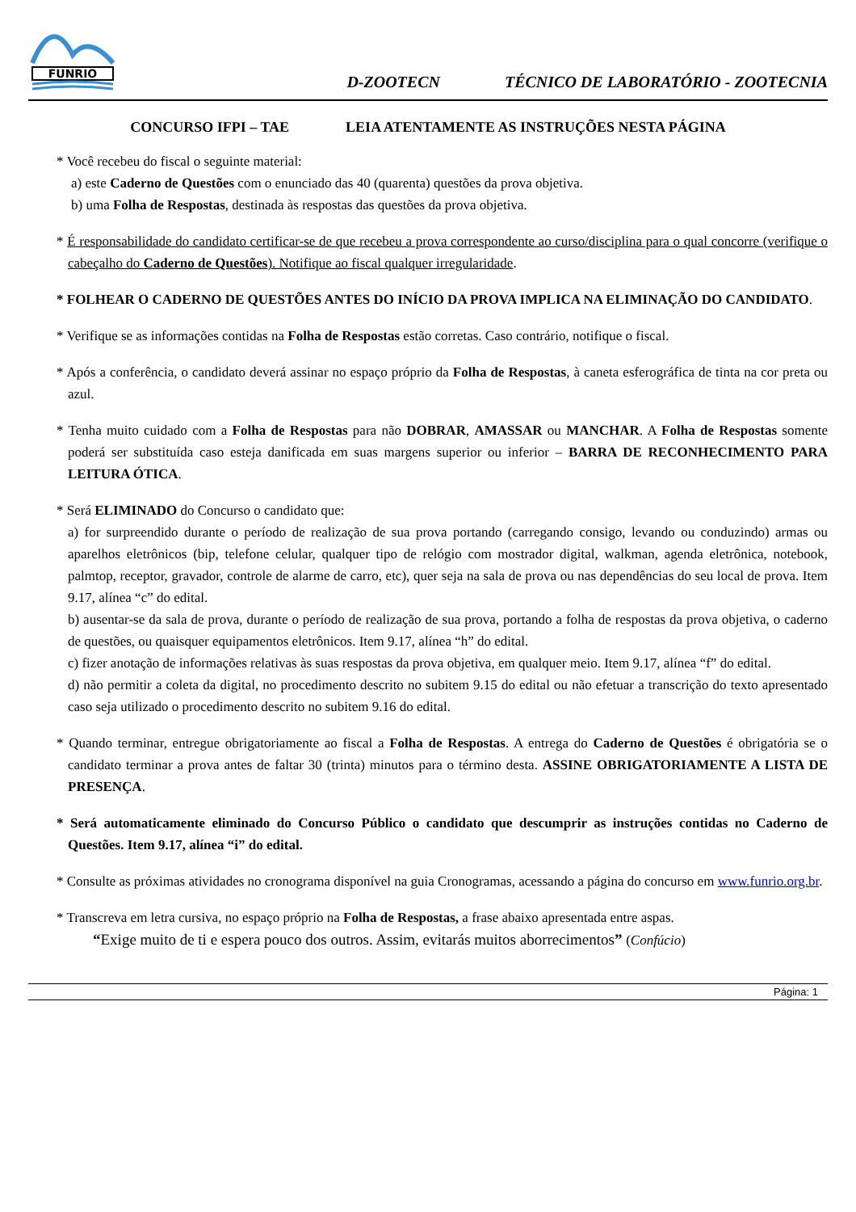FUNRIO
D-ZOOTECN TÉCNICO DE LABORATÓRIO - ZOOTECNIA
CONCURSO IFPI – TAE LEIA ATENTAMENTE AS INSTRUÇÕES NESTA PÁGINA
* Você recebeu do fiscal o seguinte material:
a) este Caderno de Questões com o enunciado das 40 (quarenta) questões da prova objetiva.
b) uma Folha de Respostas, destinada às respostas das questões da prova objetiva.
* É responsabilidade do candidato certificar-se de que recebeu a prova correspondente ao curso/disciplina para o qual concorre (verifique o cabeçalho do Caderno de Questões). Notifique ao fiscal qualquer irregularidade.
* FOLHEAR O CADERNO DE QUESTÕES ANTES DO INÍCIO DA PROVA IMPLICA NA ELIMINAÇÃO DO CANDIDATO.
* Verifique se as informações contidas na Folha de Respostas estão corretas. Caso contrário, notifique o fiscal.
* Após a conferência, o candidato deverá assinar no espaço próprio da Folha de Respostas, à caneta esferográfica de tinta na cor preta ou azul.
* Tenha muito cuidado com a Folha de Respostas para não DOBRAR, AMASSAR ou MANCHAR. A Folha de Respostas somente poderá ser substituída caso esteja danificada em suas margens superior ou inferior – BARRA DE RECONHECIMENTO PARA LEITURA ÓTICA.
* Será ELIMINADO do Concurso o candidato que:
a) for surpreendido durante o período de realização de sua prova portando (carregando consigo, levando ou conduzindo) armas ou aparelhos eletrônicos (bip, telefone celular, qualquer tipo de relógio com mostrador digital, walkman, agenda eletrônica, notebook, palmtop, receptor, gravador, controle de alarme de carro, etc), quer seja na sala de prova ou nas dependências do seu local de prova. Item 9.17, alínea “c” do edital.
b) ausentar-se da sala de prova, durante o período de realização de sua prova, portando a folha de respostas da prova objetiva, o caderno de questões, ou quaisquer equipamentos eletrônicos. Item 9.17, alínea “h” do edital.
c) fizer anotação de informações relativas às suas respostas da prova objetiva, em qualquer meio. Item 9.17, alínea “f” do edital.
d) não permitir a coleta da digital, no procedimento descrito no subitem 9.15 do edital ou não efetuar a transcrição do texto apresentado caso seja utilizado o procedimento descrito no subitem 9.16 do edital.
* Quando terminar, entregue obrigatoriamente ao fiscal a Folha de Respostas. A entrega do Caderno de Questões é obrigatória se o candidato terminar a prova antes de faltar 30 (trinta) minutos para o término desta. ASSINE OBRIGATORIAMENTE A LISTA DE PRESENÇA.
* Será automaticamente eliminado do Concurso Público o candidato que descumprir as instruções contidas no Caderno de Questões. Item 9.17, alínea “i” do edital.
* Consulte as próximas atividades no cronograma disponível na guia Cronogramas, acessando a página do concurso em www.funrio.org.br.
* Transcreva em letra cursiva, no espaço próprio na Folha de Respostas, a frase abaixo apresentada entre aspas.
“Exige muito de ti e espera pouco dos outros. Assim, evitarás muitos aborrecimentos” (Confúcio)
Página: 1